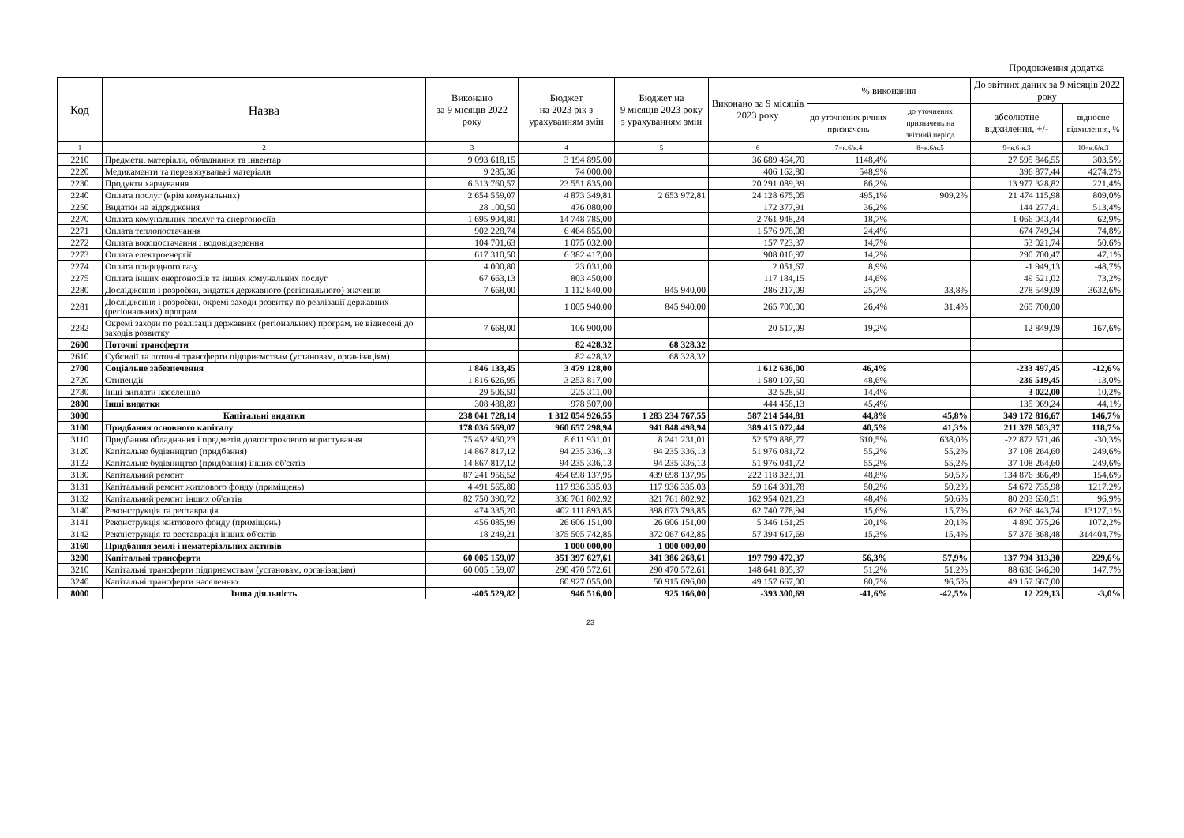Продовження додатка
| Код | Назва | Виконано за 9 місяців 2022 року | Бюджет на 2023 рік з урахуванням змін | Бюджет на 9 місяців 2023 року з урахуванням змін | Виконано за 9 місяців 2023 року | % виконання | | До звітних даних за 9 місяців 2022 року | |
| --- | --- | --- | --- | --- | --- | --- | --- | --- | --- |
| | | | | | | до уточнених річних призначень | до уточнених призначень на звітний період | абсолютне відхилення, +/- | відносне відхилення, % |
| 1 | 2 | 3 | 4 | 5 | 6 | 7=к.6/к.4 | 8=к.6/к.5 | 9=к.6-к.3 | 10=к.6/к.3 |
| 2210 | Предмети, матеріали, обладнання та інвентар | 9 093 618,15 | 3 194 895,00 | | 36 689 464,70 | 1148,4% | | 27 595 846,55 | 303,5% |
| 2220 | Медикаменти та перев'язувальні матеріали | 9 285,36 | 74 000,00 | | 406 162,80 | 548,9% | | 396 877,44 | 4274,2% |
| 2230 | Продукти харчування | 6 313 760,57 | 23 551 835,00 | | 20 291 089,39 | 86,2% | | 13 977 328,82 | 221,4% |
| 2240 | Оплата послуг (крім комунальних) | 2 654 559,07 | 4 873 349,81 | 2 653 972,81 | 24 128 675,05 | 495,1% | 909,2% | 21 474 115,98 | 809,0% |
| 2250 | Видатки на відрядження | 28 100,50 | 476 080,00 | | 172 377,91 | 36,2% | | 144 277,41 | 513,4% |
| 2270 | Оплата комунальних послуг та енергоносіїв | 1 695 904,80 | 14 748 785,00 | | 2 761 948,24 | 18,7% | | 1 066 043,44 | 62,9% |
| 2271 | Оплата теплопостачання | 902 228,74 | 6 464 855,00 | | 1 576 978,08 | 24,4% | | 674 749,34 | 74,8% |
| 2272 | Оплата водопостачання і водовідведення | 104 701,63 | 1 075 032,00 | | 157 723,37 | 14,7% | | 53 021,74 | 50,6% |
| 2273 | Оплата електроенергії | 617 310,50 | 6 382 417,00 | | 908 010,97 | 14,2% | | 290 700,47 | 47,1% |
| 2274 | Оплата природного газу | 4 000,80 | 23 031,00 | | 2 051,67 | 8,9% | | -1 949,13 | -48,7% |
| 2275 | Оплата інших енергоносіїв та інших комунальних послуг | 67 663,13 | 803 450,00 | | 117 184,15 | 14,6% | | 49 521,02 | 73,2% |
| 2280 | Дослідження і розробки, видатки державного (регіонального) значення | 7 668,00 | 1 112 840,00 | 845 940,00 | 286 217,09 | 25,7% | 33,8% | 278 549,09 | 3632,6% |
| 2281 | Дослідження і розробки, окремі заходи розвитку по реалізації державних (регіональних) програм | | 1 005 940,00 | 845 940,00 | 265 700,00 | 26,4% | 31,4% | 265 700,00 | |
| 2282 | Окремі заходи по реалізації державних (регіональних) програм, не віднесені до заходів розвитку | 7 668,00 | 106 900,00 | | 20 517,09 | 19,2% | | 12 849,09 | 167,6% |
| 2600 | Поточні трансферти | | 82 428,32 | 68 328,32 | | | | | |
| 2610 | Субсидії та поточні трансферти підприємствам (установам, організаціям) | | 82 428,32 | 68 328,32 | | | | | |
| 2700 | Соціальне забезпечення | 1 846 133,45 | 3 479 128,00 | | 1 612 636,00 | 46,4% | | -233 497,45 | -12,6% |
| 2720 | Стипендії | 1 816 626,95 | 3 253 817,00 | | 1 580 107,50 | 48,6% | | -236 519,45 | -13,0% |
| 2730 | Інші виплати населенню | 29 506,50 | 225 311,00 | | 32 528,50 | 14,4% | | 3 022,00 | 10,2% |
| 2800 | Інші видатки | 308 488,89 | 978 507,00 | | 444 458,13 | 45,4% | | 135 969,24 | 44,1% |
| 3000 | Капітальні видатки | 238 041 728,14 | 1 312 054 926,55 | 1 283 234 767,55 | 587 214 544,81 | 44,8% | 45,8% | 349 172 816,67 | 146,7% |
| 3100 | Придбання основного капіталу | 178 036 569,07 | 960 657 298,94 | 941 848 498,94 | 389 415 072,44 | 40,5% | 41,3% | 211 378 503,37 | 118,7% |
| 3110 | Придбання обладнання і предметів довгострокового користування | 75 452 460,23 | 8 611 931,01 | 8 241 231,01 | 52 579 888,77 | 610,5% | 638,0% | -22 872 571,46 | -30,3% |
| 3120 | Капітальне будівництво (придбання) | 14 867 817,12 | 94 235 336,13 | 94 235 336,13 | 51 976 081,72 | 55,2% | 55,2% | 37 108 264,60 | 249,6% |
| 3122 | Капітальне будівництво (придбання) інших об'єктів | 14 867 817,12 | 94 235 336,13 | 94 235 336,13 | 51 976 081,72 | 55,2% | 55,2% | 37 108 264,60 | 249,6% |
| 3130 | Капітальний ремонт | 87 241 956,52 | 454 698 137,95 | 439 698 137,95 | 222 118 323,01 | 48,8% | 50,5% | 134 876 366,49 | 154,6% |
| 3131 | Капітальний ремонт житлового фонду (приміщень) | 4 491 565,80 | 117 936 335,03 | 117 936 335,03 | 59 164 301,78 | 50,2% | 50,2% | 54 672 735,98 | 1217,2% |
| 3132 | Капітальний ремонт інших об'єктів | 82 750 390,72 | 336 761 802,92 | 321 761 802,92 | 162 954 021,23 | 48,4% | 50,6% | 80 203 630,51 | 96,9% |
| 3140 | Реконструкція та реставрація | 474 335,20 | 402 111 893,85 | 398 673 793,85 | 62 740 778,94 | 15,6% | 15,7% | 62 266 443,74 | 13127,1% |
| 3141 | Реконструкція житлового фонду (приміщень) | 456 085,99 | 26 606 151,00 | 26 606 151,00 | 5 346 161,25 | 20,1% | 20,1% | 4 890 075,26 | 1072,2% |
| 3142 | Реконструкція та реставрація інших об'єктів | 18 249,21 | 375 505 742,85 | 372 067 642,85 | 57 394 617,69 | 15,3% | 15,4% | 57 376 368,48 | 314404,7% |
| 3160 | Придбання землі і нематеріальних активів | | 1 000 000,00 | 1 000 000,00 | | | | | |
| 3200 | Капітальні трансферти | 60 005 159,07 | 351 397 627,61 | 341 386 268,61 | 197 799 472,37 | 56,3% | 57,9% | 137 794 313,30 | 229,6% |
| 3210 | Капітальні трансферти підприємствам (установам, організаціям) | 60 005 159,07 | 290 470 572,61 | 290 470 572,61 | 148 641 805,37 | 51,2% | 51,2% | 88 636 646,30 | 147,7% |
| 3240 | Капітальні трансферти населенню | | 60 927 055,00 | 50 915 696,00 | 49 157 667,00 | 80,7% | 96,5% | 49 157 667,00 | |
| 8000 | Інша діяльність | -405 529,82 | 946 516,00 | 925 166,00 | -393 300,69 | -41,6% | -42,5% | 12 229,13 | -3,0% |
23